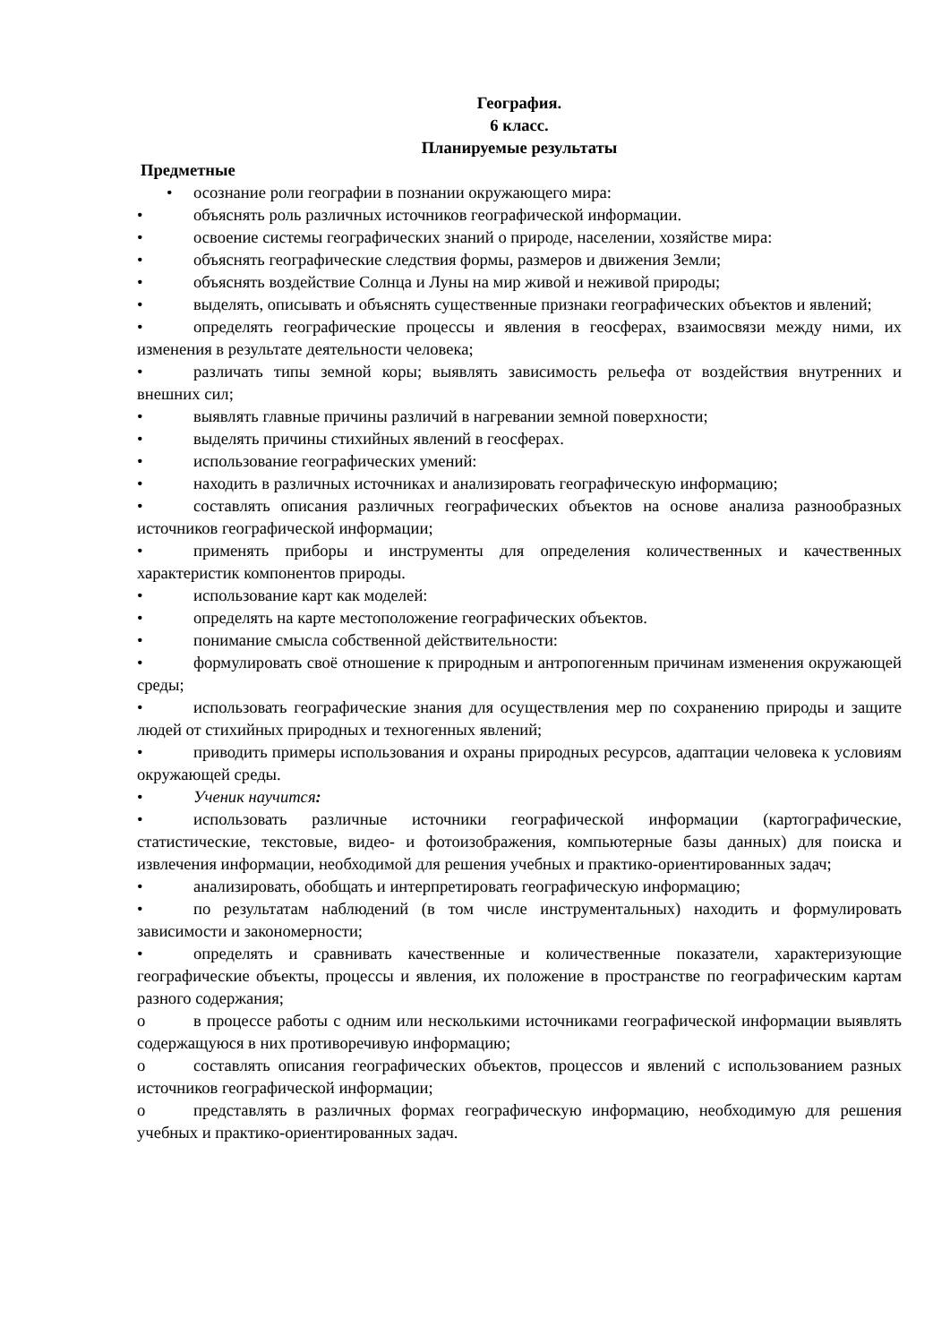География.
6 класс.
Планируемые результаты
Предметные
• осознание роли географии в познании окружающего мира:
• объяснять роль различных источников географической информации.
• освоение системы географических знаний о природе, населении, хозяйстве мира:
• объяснять географические следствия формы, размеров и движения Земли;
• объяснять воздействие Солнца и Луны на мир живой и неживой природы;
• выделять, описывать и объяснять существенные признаки географических объектов и явлений;
• определять географические процессы и явления в геосферах, взаимосвязи между ними, их изменения в результате деятельности человека;
• различать типы земной коры; выявлять зависимость рельефа от воздействия внутренних и внешних сил;
• выявлять главные причины различий в нагревании земной поверхности;
• выделять причины стихийных явлений в геосферах.
• использование географических умений:
• находить в различных источниках и анализировать географическую информацию;
• составлять описания различных географических объектов на основе анализа разнообразных источников географической информации;
• применять приборы и инструменты для определения количественных и качественных характеристик компонентов природы.
• использование карт как моделей:
• определять на карте местоположение географических объектов.
• понимание смысла собственной действительности:
• формулировать своё отношение к природным и антропогенным причинам изменения окружающей среды;
• использовать географические знания для осуществления мер по сохранению природы и защите людей от стихийных природных и техногенных явлений;
• приводить примеры использования и охраны природных ресурсов, адаптации человека к условиям окружающей среды.
• Ученик научится:
• использовать различные источники географической информации (картографические, статистические, текстовые, видео- и фотоизображения, компьютерные базы данных) для поиска и извлечения информации, необходимой для решения учебных и практико-ориентированных задач;
• анализировать, обобщать и интерпретировать географическую информацию;
• по результатам наблюдений (в том числе инструментальных) находить и формулировать зависимости и закономерности;
• определять и сравнивать качественные и количественные показатели, характеризующие географические объекты, процессы и явления, их положение в пространстве по географическим картам разного содержания;
o в процессе работы с одним или несколькими источниками географической информации выявлять содержащуюся в них противоречивую информацию;
o составлять описания географических объектов, процессов и явлений с использованием разных источников географической информации;
o представлять в различных формах географическую информацию, необходимую для решения учебных и практико-ориентированных задач.